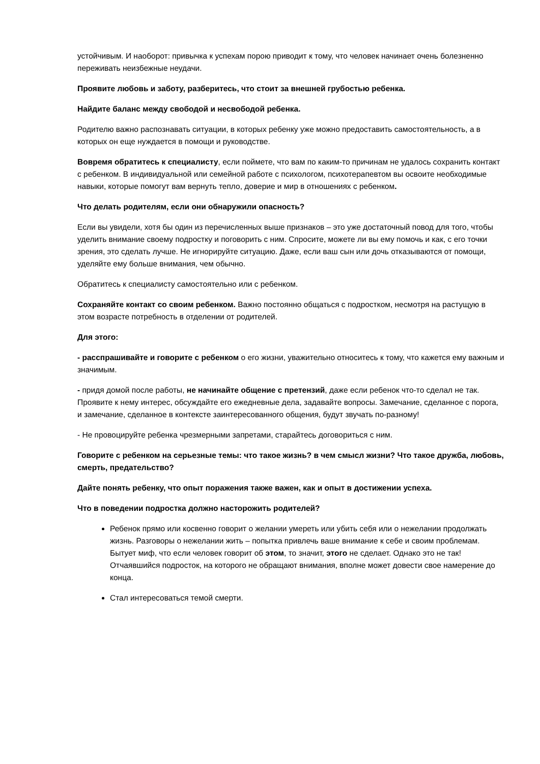устойчивым. И наоборот: привычка к успехам порою приводит к тому, что человек начинает очень болезненно переживать неизбежные неудачи.
Проявите любовь и заботу, разберитесь, что стоит за внешней грубостью ребенка.
Найдите баланс между свободой и несвободой ребенка.
Родителю важно распознавать ситуации, в которых ребенку уже можно предоставить самостоятельность, а в которых он еще нуждается в помощи и руководстве.
Вовремя обратитесь к специалисту, если поймете, что вам по каким-то причинам не удалось сохранить контакт с ребенком. В индивидуальной или семейной работе с психологом, психотерапевтом вы освоите необходимые навыки, которые помогут вам вернуть тепло, доверие и мир в отношениях с ребенком.
Что делать родителям, если они обнаружили опасность?
Если вы увидели, хотя бы один из перечисленных выше признаков – это уже достаточный повод для того, чтобы уделить внимание своему подростку и поговорить с ним. Спросите, можете ли вы ему помочь и как, с его точки зрения, это сделать лучше. Не игнорируйте ситуацию. Даже, если ваш сын или дочь отказываются от помощи, уделяйте ему больше внимания, чем обычно.
Обратитесь к специалисту самостоятельно или с ребенком.
Сохраняйте контакт со своим ребенком. Важно постоянно общаться с подростком, несмотря на растущую в этом возрасте потребность в отделении от родителей.
Для этого:
- расспрашивайте и говорите с ребенком о его жизни, уважительно относитесь к тому, что кажется ему важным и значимым.
- придя домой после работы, не начинайте общение с претензий, даже если ребенок что-то сделал не так. Проявите к нему интерес, обсуждайте его ежедневные дела, задавайте вопросы. Замечание, сделанное с порога, и замечание, сделанное в контексте заинтересованного общения, будут звучать по-разному!
- Не провоцируйте ребенка чрезмерными запретами, старайтесь договориться с ним.
Говорите с ребенком на серьезные темы: что такое жизнь? в чем смысл жизни? Что такое дружба, любовь, смерть, предательство?
Дайте понять ребенку, что опыт поражения также важен, как и опыт в достижении успеха.
Что в поведении подростка должно насторожить родителей?
Ребенок прямо или косвенно говорит о желании умереть или убить себя или о нежелании продолжать жизнь. Разговоры о нежелании жить – попытка привлечь ваше внимание к себе и своим проблемам. Бытует миф, что если человек говорит об этом, то значит, этого не сделает. Однако это не так! Отчаявшийся подросток, на которого не обращают внимания, вполне может довести свое намерение до конца.
Стал интересоваться темой смерти.